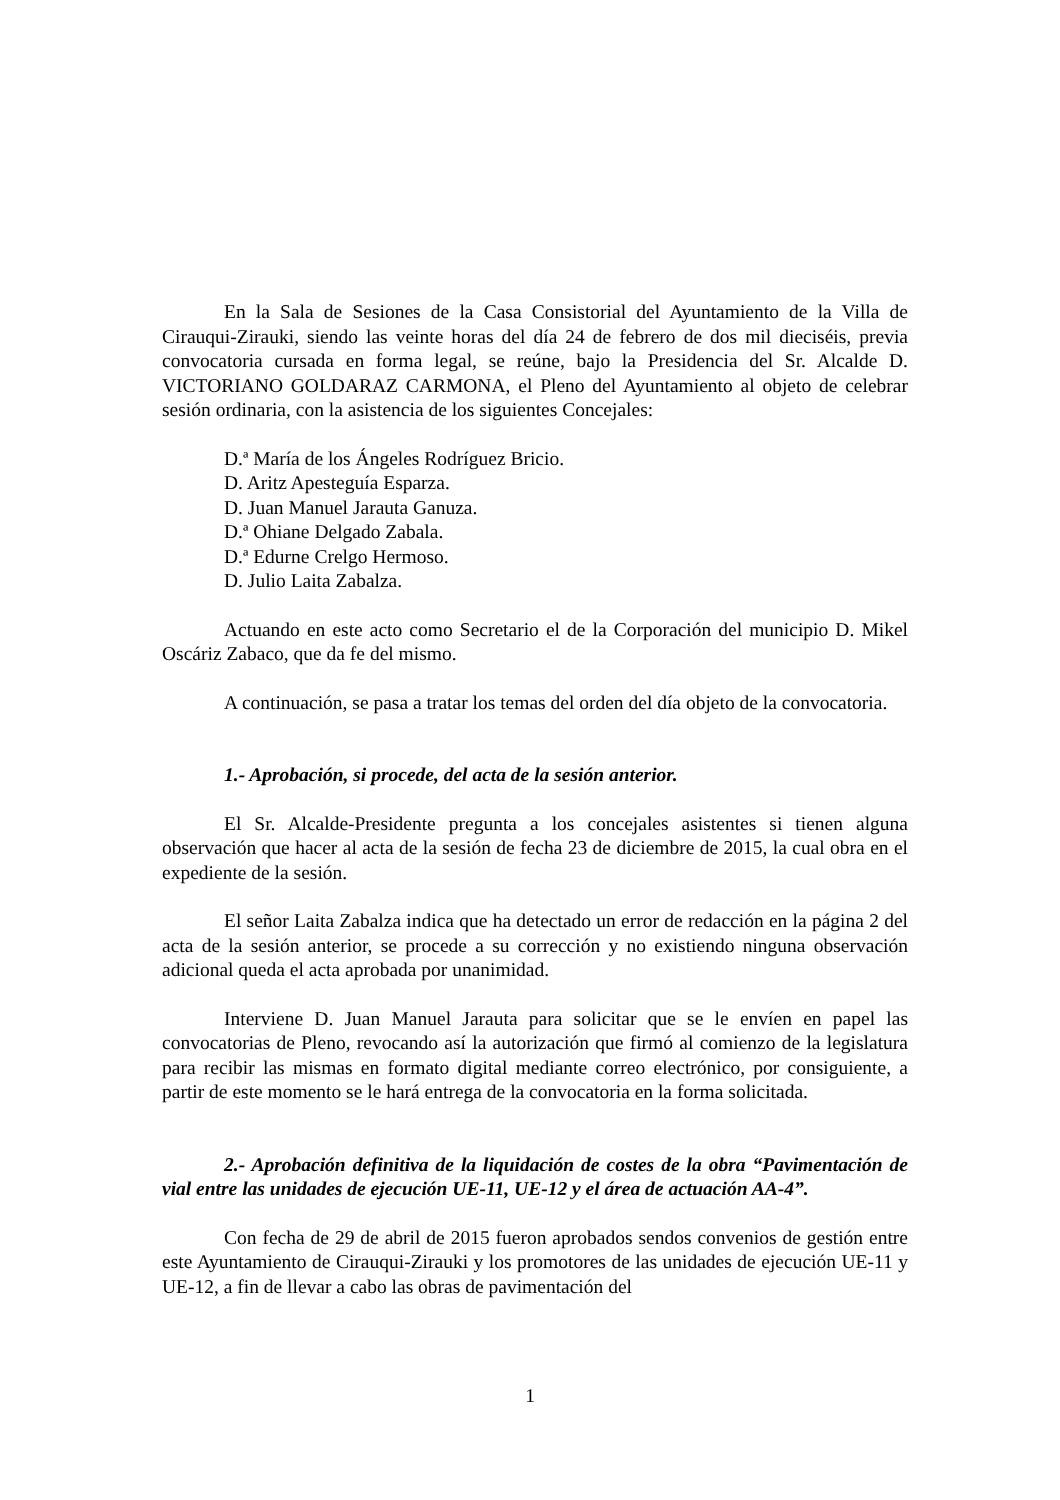En la Sala de Sesiones de la Casa Consistorial del Ayuntamiento de la Villa de Cirauqui-Zirauki, siendo las veinte horas del día 24 de febrero de dos mil dieciséis, previa convocatoria cursada en forma legal, se reúne, bajo la Presidencia del Sr. Alcalde D. VICTORIANO GOLDARAZ CARMONA, el Pleno del Ayuntamiento al objeto de celebrar sesión ordinaria, con la asistencia de los siguientes Concejales:
D.ª María de los Ángeles Rodríguez Bricio.
D. Aritz Apesteguía Esparza.
D. Juan Manuel Jarauta Ganuza.
D.ª Ohiane Delgado Zabala.
D.ª Edurne Crelgo Hermoso.
D. Julio Laita Zabalza.
Actuando en este acto como Secretario el de la Corporación del municipio D. Mikel Oscáriz Zabaco, que da fe del mismo.
A continuación, se pasa a tratar los temas del orden del día objeto de la convocatoria.
1.- Aprobación, si procede, del acta de la sesión anterior.
El Sr. Alcalde-Presidente pregunta a los concejales asistentes si tienen alguna observación que hacer al acta de la sesión de fecha 23 de diciembre de 2015, la cual obra en el expediente de la sesión.
El señor Laita Zabalza indica que ha detectado un error de redacción en la página 2 del acta de la sesión anterior, se procede a su corrección y no existiendo ninguna observación adicional queda el acta aprobada por unanimidad.
Interviene D. Juan Manuel Jarauta para solicitar que se le envíen en papel las convocatorias de Pleno, revocando así la autorización que firmó al comienzo de la legislatura para recibir las mismas en formato digital mediante correo electrónico, por consiguiente, a partir de este momento se le hará entrega de la convocatoria en la forma solicitada.
2.- Aprobación definitiva de la liquidación de costes de la obra “Pavimentación de vial entre las unidades de ejecución UE-11, UE-12 y el área de actuación AA-4”.
Con fecha de 29 de abril de 2015 fueron aprobados sendos convenios de gestión entre este Ayuntamiento de Cirauqui-Zirauki y los promotores de las unidades de ejecución UE-11 y UE-12, a fin de llevar a cabo las obras de pavimentación del
1